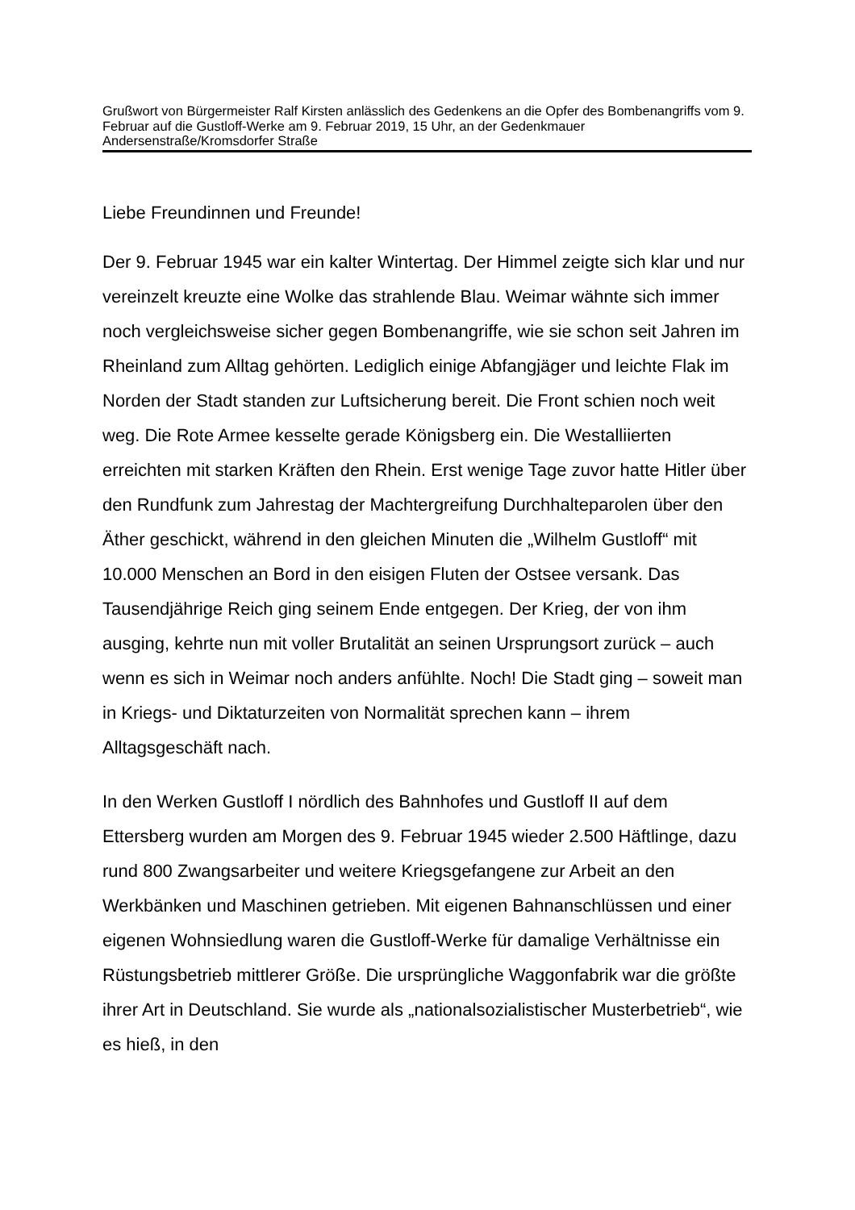Grußwort von Bürgermeister Ralf Kirsten anlässlich des Gedenkens an die Opfer des Bombenangriffs vom 9. Februar auf die Gustloff-Werke am 9. Februar 2019, 15 Uhr, an der Gedenkmauer Andersenstraße/Kromsdorfer Straße
Liebe Freundinnen und Freunde!
Der 9. Februar 1945 war ein kalter Wintertag. Der Himmel zeigte sich klar und nur vereinzelt kreuzte eine Wolke das strahlende Blau. Weimar wähnte sich immer noch vergleichsweise sicher gegen Bombenangriffe, wie sie schon seit Jahren im Rheinland zum Alltag gehörten. Lediglich einige Abfangjäger und leichte Flak im Norden der Stadt standen zur Luftsicherung bereit. Die Front schien noch weit weg. Die Rote Armee kesselte gerade Königsberg ein. Die Westalliierten erreichten mit starken Kräften den Rhein. Erst wenige Tage zuvor hatte Hitler über den Rundfunk zum Jahrestag der Machtergreifung Durchhalteparolen über den Äther geschickt, während in den gleichen Minuten die „Wilhelm Gustloff“ mit 10.000 Menschen an Bord in den eisigen Fluten der Ostsee versank. Das Tausendjährige Reich ging seinem Ende entgegen. Der Krieg, der von ihm ausging, kehrte nun mit voller Brutalität an seinen Ursprungsort zurück – auch wenn es sich in Weimar noch anders anfühlte. Noch! Die Stadt ging – soweit man in Kriegs- und Diktaturzeiten von Normalität sprechen kann – ihrem Alltagsgeschäft nach.
In den Werken Gustloff I nördlich des Bahnhofes und Gustloff II auf dem Ettersberg wurden am Morgen des 9. Februar 1945 wieder 2.500 Häftlinge, dazu rund 800 Zwangsarbeiter und weitere Kriegsgefangene zur Arbeit an den Werkbänken und Maschinen getrieben. Mit eigenen Bahnanschlüssen und einer eigenen Wohnsiedlung waren die Gustloff-Werke für damalige Verhältnisse ein Rüstungsbetrieb mittlerer Größe. Die ursprüngliche Waggonfabrik war die größte ihrer Art in Deutschland. Sie wurde als „nationalsozialistischer Musterbetrieb“, wie es hieß, in den